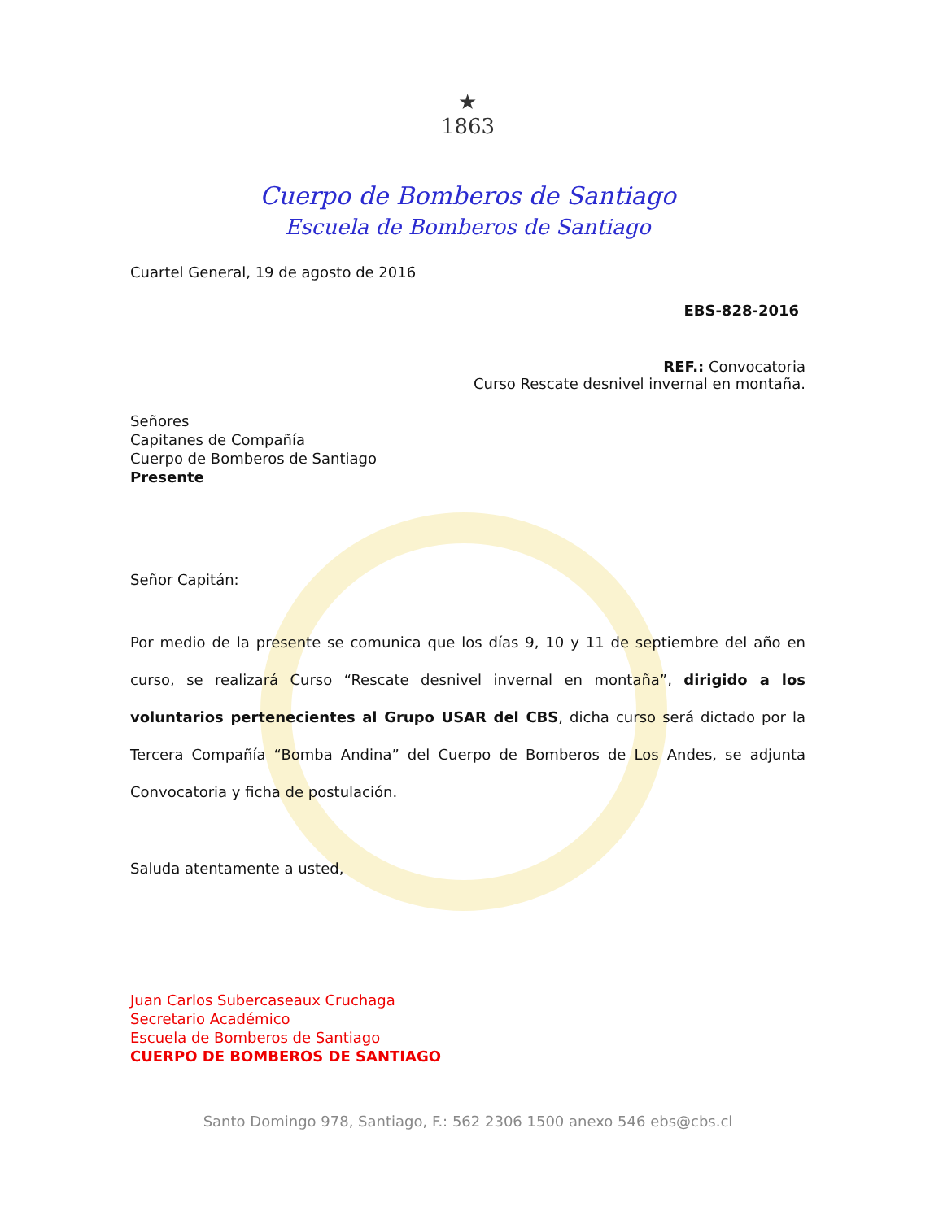★
1863
Cuerpo de Bomberos de Santiago
Escuela de Bomberos de Santiago
Cuartel General, 19 de agosto de 2016
EBS-828-2016
REF.: Convocatoria
Curso Rescate desnivel invernal en montaña.
Señores
Capitanes de Compañía
Cuerpo de Bomberos de Santiago
Presente
Señor Capitán:
Por medio de la presente se comunica que los días 9, 10 y 11 de septiembre del año en curso, se realizará Curso “Rescate desnivel invernal en montaña”, dirigido a los voluntarios pertenecientes al Grupo USAR del CBS, dicha curso será dictado por la Tercera Compañía “Bomba Andina” del Cuerpo de Bomberos de Los Andes, se adjunta Convocatoria y ficha de postulación.
Saluda atentamente a usted,
Juan Carlos Subercaseaux Cruchaga
Secretario Académico
Escuela de Bomberos de Santiago
CUERPO DE BOMBEROS DE SANTIAGO
Santo Domingo 978, Santiago, F.: 562 2306 1500 anexo 546 ebs@cbs.cl